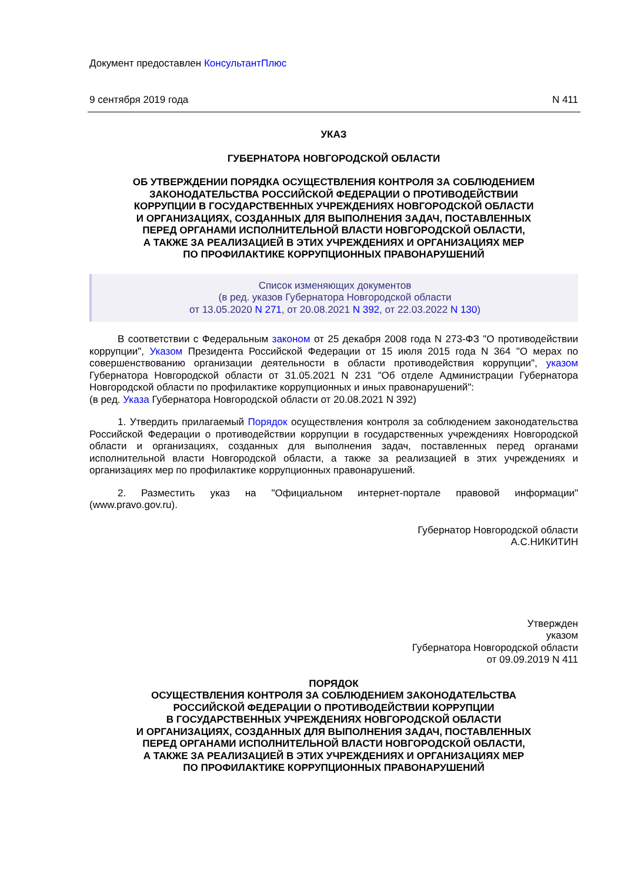Документ предоставлен КонсультантПлюс
9 сентября 2019 года N 411
УКАЗ
ГУБЕРНАТОРА НОВГОРОДСКОЙ ОБЛАСТИ
ОБ УТВЕРЖДЕНИИ ПОРЯДКА ОСУЩЕСТВЛЕНИЯ КОНТРОЛЯ ЗА СОБЛЮДЕНИЕМ
ЗАКОНОДАТЕЛЬСТВА РОССИЙСКОЙ ФЕДЕРАЦИИ О ПРОТИВОДЕЙСТВИИ
КОРРУПЦИИ В ГОСУДАРСТВЕННЫХ УЧРЕЖДЕНИЯХ НОВГОРОДСКОЙ ОБЛАСТИ
И ОРГАНИЗАЦИЯХ, СОЗДАННЫХ ДЛЯ ВЫПОЛНЕНИЯ ЗАДАЧ, ПОСТАВЛЕННЫХ
ПЕРЕД ОРГАНАМИ ИСПОЛНИТЕЛЬНОЙ ВЛАСТИ НОВГОРОДСКОЙ ОБЛАСТИ,
А ТАКЖЕ ЗА РЕАЛИЗАЦИЕЙ В ЭТИХ УЧРЕЖДЕНИЯХ И ОРГАНИЗАЦИЯХ МЕР
ПО ПРОФИЛАКТИКЕ КОРРУПЦИОННЫХ ПРАВОНАРУШЕНИЙ
Список изменяющих документов
(в ред. указов Губернатора Новгородской области
от 13.05.2020 N 271, от 20.08.2021 N 392, от 22.03.2022 N 130)
В соответствии с Федеральным законом от 25 декабря 2008 года N 273-ФЗ "О противодействии коррупции", Указом Президента Российской Федерации от 15 июля 2015 года N 364 "О мерах по совершенствованию организации деятельности в области противодействия коррупции", указом Губернатора Новгородской области от 31.05.2021 N 231 "Об отделе Администрации Губернатора Новгородской области по профилактике коррупционных и иных правонарушений":
(в ред. Указа Губернатора Новгородской области от 20.08.2021 N 392)
1. Утвердить прилагаемый Порядок осуществления контроля за соблюдением законодательства Российской Федерации о противодействии коррупции в государственных учреждениях Новгородской области и организациях, созданных для выполнения задач, поставленных перед органами исполнительной власти Новгородской области, а также за реализацией в этих учреждениях и организациях мер по профилактике коррупционных правонарушений.
2. Разместить указ на "Официальном интернет-портале правовой информации" (www.pravo.gov.ru).
Губернатор Новгородской области
А.С.НИКИТИН
Утвержден
указом
Губернатора Новгородской области
от 09.09.2019 N 411
ПОРЯДОК
ОСУЩЕСТВЛЕНИЯ КОНТРОЛЯ ЗА СОБЛЮДЕНИЕМ ЗАКОНОДАТЕЛЬСТВА
РОССИЙСКОЙ ФЕДЕРАЦИИ О ПРОТИВОДЕЙСТВИИ КОРРУПЦИИ
В ГОСУДАРСТВЕННЫХ УЧРЕЖДЕНИЯХ НОВГОРОДСКОЙ ОБЛАСТИ
И ОРГАНИЗАЦИЯХ, СОЗДАННЫХ ДЛЯ ВЫПОЛНЕНИЯ ЗАДАЧ, ПОСТАВЛЕННЫХ
ПЕРЕД ОРГАНАМИ ИСПОЛНИТЕЛЬНОЙ ВЛАСТИ НОВГОРОДСКОЙ ОБЛАСТИ,
А ТАКЖЕ ЗА РЕАЛИЗАЦИЕЙ В ЭТИХ УЧРЕЖДЕНИЯХ И ОРГАНИЗАЦИЯХ МЕР
ПО ПРОФИЛАКТИКЕ КОРРУПЦИОННЫХ ПРАВОНАРУШЕНИЙ